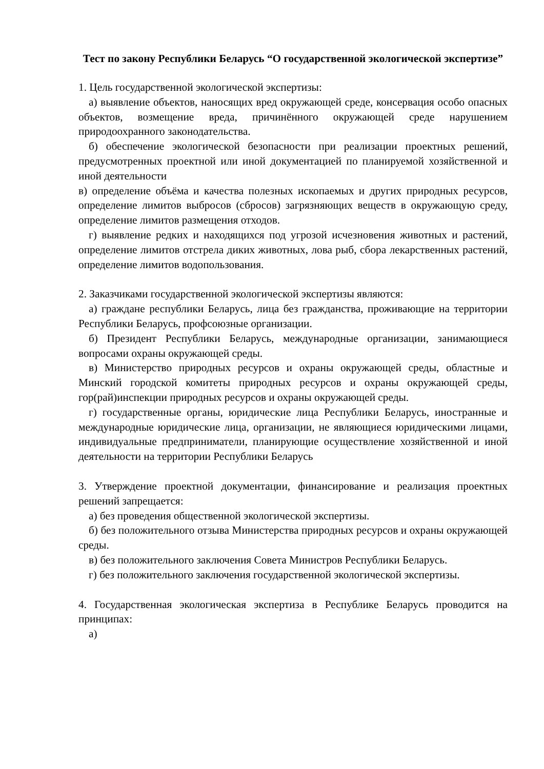Тест по закону Республики Беларусь “О государственной экологической экспертизе”
1. Цель государственной экологической экспертизы:
а) выявление объектов, наносящих вред окружающей среде, консервация особо опасных объектов, возмещение вреда, причинённого окружающей среде нарушением природоохранного законодательства.
б) обеспечение экологической безопасности при реализации проектных решений, предусмотренных проектной или иной документацией по планируемой хозяйственной и иной деятельности
в) определение объёма и качества полезных ископаемых и других природных ресурсов, определение лимитов выбросов (сбросов) загрязняющих веществ в окружающую среду, определение лимитов размещения отходов.
г) выявление редких и находящихся под угрозой исчезновения животных и растений, определение лимитов отстрела диких животных, лова рыб, сбора лекарственных растений, определение лимитов водопользования.
2. Заказчиками государственной экологической экспертизы являются:
а) граждане республики Беларусь, лица без гражданства, проживающие на территории Республики Беларусь, профсоюзные организации.
б) Президент Республики Беларусь, международные организации, занимающиеся вопросами охраны окружающей среды.
в) Министерство природных ресурсов и охраны окружающей среды, областные и Минский городской комитеты природных ресурсов и охраны окружающей среды, гор(рай)инспекции природных ресурсов и охраны окружающей среды.
г) государственные органы, юридические лица Республики Беларусь, иностранные и международные юридические лица, организации, не являющиеся юридическими лицами, индивидуальные предприниматели, планирующие осуществление хозяйственной и иной деятельности на территории Республики Беларусь
3. Утверждение проектной документации, финансирование и реализация проектных решений запрещается:
а) без проведения общественной экологической экспертизы.
б) без положительного отзыва Министерства природных ресурсов и охраны окружающей среды.
в) без положительного заключения Совета Министров Республики Беларусь.
г) без положительного заключения государственной экологической экспертизы.
4. Государственная экологическая экспертиза в Республике Беларусь проводится на принципах:
а)